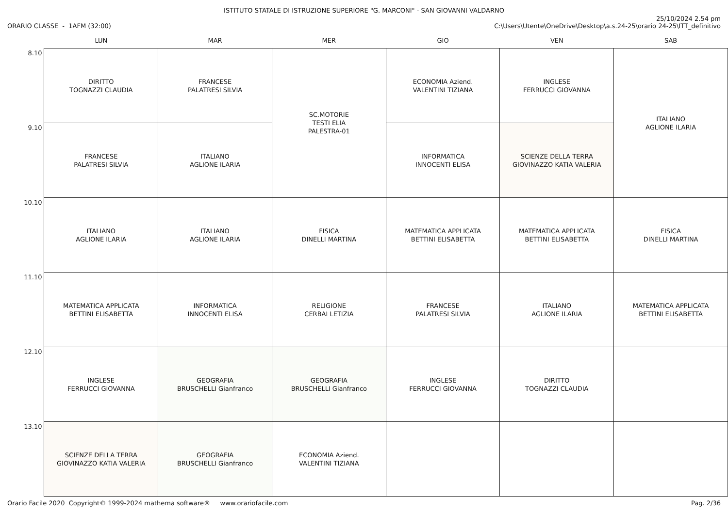ISTITUTO STATALE DI ISTRUZIONE SUPERIORE "G. MARCONI" - SAN GIOVANNI VALDARNO
ORARIO CLASSE - 1AFM (32:00) 25/10/2024 2.54 pm
C:\Users\Utente\OneDrive\Desktop\a.s.24-25\orario 24-25\ITT_definitivo
| | LUN | MAR | MER | GIO | VEN | SAB |
| --- | --- | --- | --- | --- | --- | --- |
| 8.10 | DIRITTO TOGNAZZI CLAUDIA | FRANCESE PALATRESI SILVIA | SC.MOTORIE TESTI ELIA PALESTRA-01 | ECONOMIA Aziend. VALENTINI TIZIANA | INGLESE FERRUCCI GIOVANNA | ITALIANO AGLIONE ILARIA |
| 9.10 | FRANCESE PALATRESI SILVIA | ITALIANO AGLIONE ILARIA | | INFORMATICA INNOCENTI ELISA | SCIENZE DELLA TERRA GIOVINAZZO KATIA VALERIA | |
| 10.10 | ITALIANO AGLIONE ILARIA | ITALIANO AGLIONE ILARIA | FISICA DINELLI MARTINA | MATEMATICA APPLICATA BETTINI ELISABETTA | MATEMATICA APPLICATA BETTINI ELISABETTA | FISICA DINELLI MARTINA |
| 11.10 | MATEMATICA APPLICATA BETTINI ELISABETTA | INFORMATICA INNOCENTI ELISA | RELIGIONE CERBAI LETIZIA | FRANCESE PALATRESI SILVIA | ITALIANO AGLIONE ILARIA | MATEMATICA APPLICATA BETTINI ELISABETTA |
| 12.10 | INGLESE FERRUCCI GIOVANNA | GEOGRAFIA BRUSCHELLI Gianfranco | GEOGRAFIA BRUSCHELLI Gianfranco | INGLESE FERRUCCI GIOVANNA | DIRITTO TOGNAZZI CLAUDIA | |
| 13.10 | SCIENZE DELLA TERRA GIOVINAZZO KATIA VALERIA | GEOGRAFIA BRUSCHELLI Gianfranco | ECONOMIA Aziend. VALENTINI TIZIANA | | | |
Orario Facile 2020 Copyright© 1999-2024 mathema software® www.orariofacile.com
Pag. 2/36